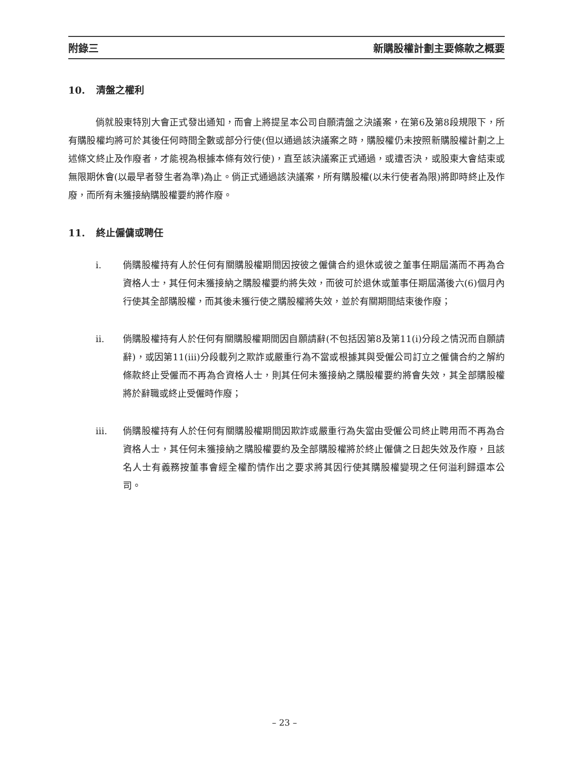附錄三 新購股權計劃主要條款之概要
10. 清盤之權利
倘就股東特別大會正式發出通知，而會上將提呈本公司自願清盤之決議案，在第6及第8段規限下，所有購股權均將可於其後任何時間全數或部分行使(但以通過該決議案之時，購股權仍未按照新購股權計劃之上述條文終止及作廢者，才能視為根據本條有效行使)，直至該決議案正式通過，或遭否決，或股東大會結束或無限期休會(以最早者發生者為準)為止。倘正式通過該決議案，所有購股權(以未行使者為限)將即時終止及作廢，而所有未獲接納購股權要約將作廢。
11. 終止僱傭或聘任
i. 倘購股權持有人於任何有關購股權期間因按彼之僱傭合約退休或彼之董事任期屆滿而不再為合資格人士，其任何未獲接納之購股權要約將失效，而彼可於退休或董事任期屆滿後六(6)個月內行使其全部購股權，而其後未獲行使之購股權將失效，並於有關期間結束後作廢；
ii. 倘購股權持有人於任何有關購股權期間因自願請辭(不包括因第8及第11(i)分段之情況而自願請辭)，或因第11(iii)分段載列之欺詐或嚴重行為不當或根據其與受僱公司訂立之僱傭合約之解約條款終止受僱而不再為合資格人士，則其任何未獲接納之購股權要約將會失效，其全部購股權將於辭職或終止受僱時作廢；
iii. 倘購股權持有人於任何有關購股權期間因欺詐或嚴重行為失當由受僱公司終止聘用而不再為合資格人士，其任何未獲接納之購股權要約及全部購股權將於終止僱傭之日起失效及作廢，且該名人士有義務按董事會經全權酌情作出之要求將其因行使其購股權變現之任何溢利歸還本公司。
– 23 –